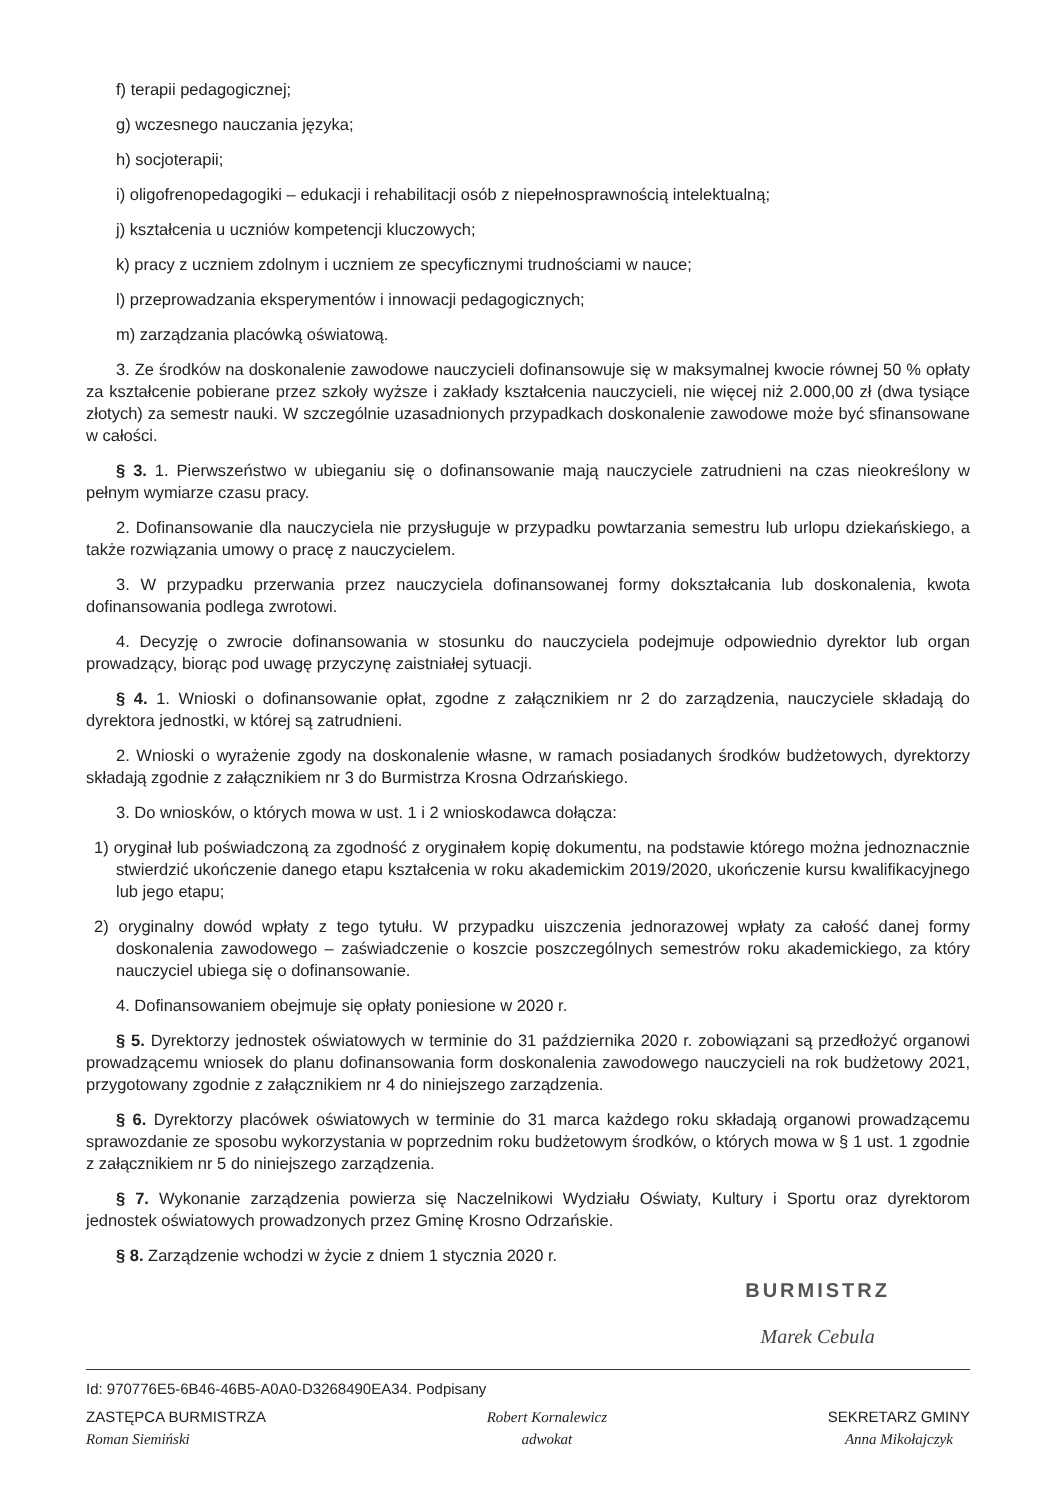f) terapii pedagogicznej;
g) wczesnego nauczania języka;
h) socjoterapii;
i) oligofrenopedagogiki – edukacji i rehabilitacji osób z niepełnosprawnością intelektualną;
j) kształcenia u uczniów kompetencji kluczowych;
k) pracy z uczniem zdolnym i uczniem ze specyficznymi trudnościami w nauce;
l) przeprowadzania eksperymentów i innowacji pedagogicznych;
m) zarządzania placówką oświatową.
3. Ze środków na doskonalenie zawodowe nauczycieli dofinansowuje się w maksymalnej kwocie równej 50 % opłaty za kształcenie pobierane przez szkoły wyższe i zakłady kształcenia nauczycieli, nie więcej niż 2.000,00 zł (dwa tysiące złotych) za semestr nauki. W szczególnie uzasadnionych przypadkach doskonalenie zawodowe może być sfinansowane w całości.
§ 3. 1. Pierwszeństwo w ubieganiu się o dofinansowanie mają nauczyciele zatrudnieni na czas nieokreślony w pełnym wymiarze czasu pracy.
2. Dofinansowanie dla nauczyciela nie przysługuje w przypadku powtarzania semestru lub urlopu dziekańskiego, a także rozwiązania umowy o pracę z nauczycielem.
3. W przypadku przerwania przez nauczyciela dofinansowanej formy dokształcania lub doskonalenia, kwota dofinansowania podlega zwrotowi.
4. Decyzję o zwrocie dofinansowania w stosunku do nauczyciela podejmuje odpowiednio dyrektor lub organ prowadzący, biorąc pod uwagę przyczynę zaistniałej sytuacji.
§ 4. 1. Wnioski o dofinansowanie opłat, zgodne z załącznikiem nr 2 do zarządzenia, nauczyciele składają do dyrektora jednostki, w której są zatrudnieni.
2. Wnioski o wyrażenie zgody na doskonalenie własne, w ramach posiadanych środków budżetowych, dyrektorzy składają zgodnie z załącznikiem nr 3 do Burmistrza Krosna Odrzańskiego.
3. Do wniosków, o których mowa w ust. 1 i 2 wnioskodawca dołącza:
1) oryginał lub poświadczoną za zgodność z oryginałem kopię dokumentu, na podstawie którego można jednoznacznie stwierdzić ukończenie danego etapu kształcenia w roku akademickim 2019/2020, ukończenie kursu kwalifikacyjnego lub jego etapu;
2) oryginalny dowód wpłaty z tego tytułu. W przypadku uiszczenia jednorazowej wpłaty za całość danej formy doskonalenia zawodowego – zaświadczenie o koszcie poszczególnych semestrów roku akademickiego, za który nauczyciel ubiega się o dofinansowanie.
4. Dofinansowaniem obejmuje się opłaty poniesione w 2020 r.
§ 5. Dyrektorzy jednostek oświatowych w terminie do 31 października 2020 r. zobowiązani są przedłożyć organowi prowadzącemu wniosek do planu dofinansowania form doskonalenia zawodowego nauczycieli na rok budżetowy 2021, przygotowany zgodnie z załącznikiem nr 4 do niniejszego zarządzenia.
§ 6. Dyrektorzy placówek oświatowych w terminie do 31 marca każdego roku składają organowi prowadzącemu sprawozdanie ze sposobu wykorzystania w poprzednim roku budżetowym środków, o których mowa w § 1 ust. 1 zgodnie z załącznikiem nr 5 do niniejszego zarządzenia.
§ 7. Wykonanie zarządzenia powierza się Naczelnikowi Wydziału Oświaty, Kultury i Sportu oraz dyrektorom jednostek oświatowych prowadzonych przez Gminę Krosno Odrzańskie.
§ 8. Zarządzenie wchodzi w życie z dniem 1 stycznia 2020 r.
BURMISTRZ
Marek Cebula
Id: 970776E5-6B46-46B5-A0A0-D3268490EA34. Podpisany
ZASTĘPCA BURMISTRZA
Roman Siemiński
Robert Kornalewicz
adwokat
SEKRETARZ GMINY
Anna Mikołajczyk